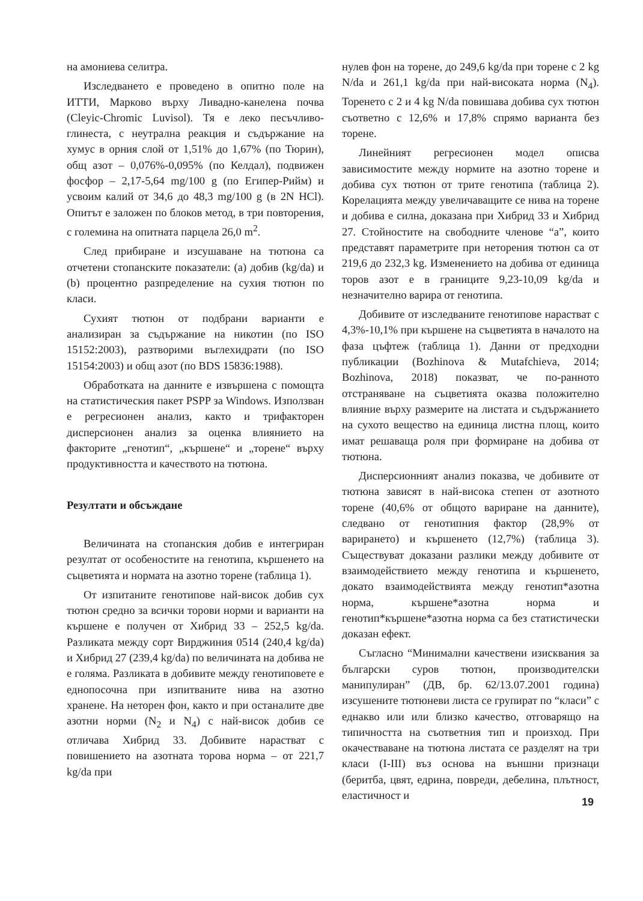на амониева селитра.
Изследването е проведено в опитно поле на ИТТИ, Марково върху Ливадно-канелена почва (Cleyic-Chromic Luvisol). Тя е леко песъчливо-глинеста, с неутрална реакция и съдържание на хумус в орния слой от 1,51% до 1,67% (по Тюрин), общ азот – 0,076%-0,095% (по Келдал), подвижен фосфор – 2,17-5,64 mg/100 g (по Египер-Рийм) и усвоим калий от 34,6 до 48,3 mg/100 g (в 2N HCl). Опитът е заложен по блоков метод, в три повторения, с големина на опитната парцела 26,0 m<sup>2</sup>.
След прибиране и изсушаване на тютюна са отчетени стопанските показатели: (a) добив (kg/da) и (b) процентно разпределение на сухия тютюн по класи.
Сухият тютюн от подбрани варианти е анализиран за съдържание на никотин (по ISO 15152:2003), разтворими въглехидрати (по ISO 15154:2003) и общ азот (по BDS 15836:1988).
Обработката на данните е извършена с помощта на статистическия пакет PSPP за Windows. Използван е регресионен анализ, както и трифакторен дисперсионен анализ за оценка влиянието на факторите „генотип“, „кършене“ и „торене“ върху продуктивността и качеството на тютюна.
Резултати и обсъждане
Величината на стопанския добив е интегриран резултат от особеностите на генотипа, кършенето на съцветията и нормата на азотно торене (таблица 1).
От изпитаните генотипове най-висок добив сух тютюн средно за всички торови норми и варианти на кършене е получен от Хибрид 33 – 252,5 kg/da. Разликата между сорт Вирджиния 0514 (240,4 kg/da) и Хибрид 27 (239,4 kg/da) по величината на добива не е голяма. Разликата в добивите между генотиповете е еднопосочна при изпитваните нива на азотно хранене. На неторен фон, както и при останалите две азотни норми (N<sub>2</sub> и N<sub>4</sub>) с най-висок добив се отличава Хибрид 33. Добивите нарастват с повишението на азотната торова норма – от 221,7 kg/da при
нулев фон на торене, до 249,6 kg/da при торене с 2 kg N/da и 261,1 kg/da при най-високата норма (N<sub>4</sub>). Торенето с 2 и 4 kg N/da повишава добива сух тютюн съответно с 12,6% и 17,8% спрямо варианта без торене.
Линейният регресионен модел описва зависимостите между нормите на азотно торене и добива сух тютюн от трите генотипа (таблица 2). Корелацията между увеличаващите се нива на торене и добива е силна, доказана при Хибрид 33 и Хибрид 27. Стойностите на свободните членове “a”, които представят параметрите при неторения тютюн са от 219,6 до 232,3 kg. Изменението на добива от единица торов азот е в границите 9,23-10,09 kg/da и незначително варира от генотипа.
Добивите от изследваните генотипове нарастват с 4,3%-10,1% при кършене на съцветията в началото на фаза цъфтеж (таблица 1). Данни от предходни публикации (Bozhinova & Mutafchieva, 2014; Bozhinova, 2018) показват, че по-ранното отстраняване на съцветията оказва положително влияние върху размерите на листата и съдържанието на сухото вещество на единица листна площ, които имат решаваща роля при формиране на добива от тютюна.
Дисперсионният анализ показва, че добивите от тютюна зависят в най-висока степен от азотното торене (40,6% от общото вариране на данните), следвано от генотипния фактор (28,9% от варирането) и кършенето (12,7%) (таблица 3). Съществуват доказани разлики между добивите от взаимодействието между генотипа и кършенето, докато взаимодействията между генотип*азотна норма, кършене*азотна норма и генотип*кършене*азотна норма са без статистически доказан ефект.
Съгласно “Минимални качествени изисквания за български суров тютюн, производителски манипулиран” (ДВ, бр. 62/13.07.2001 година) изсушените тютюневи листа се групират по “класи” с еднакво или или близко качество, отговарящо на типичността на съответния тип и произход. При окачестваване на тютюна листата се разделят на три класи (I-III) въз основа на външни признаци (беритба, цвят, едрина, повреди, дебелина, плътност, еластичност и
19